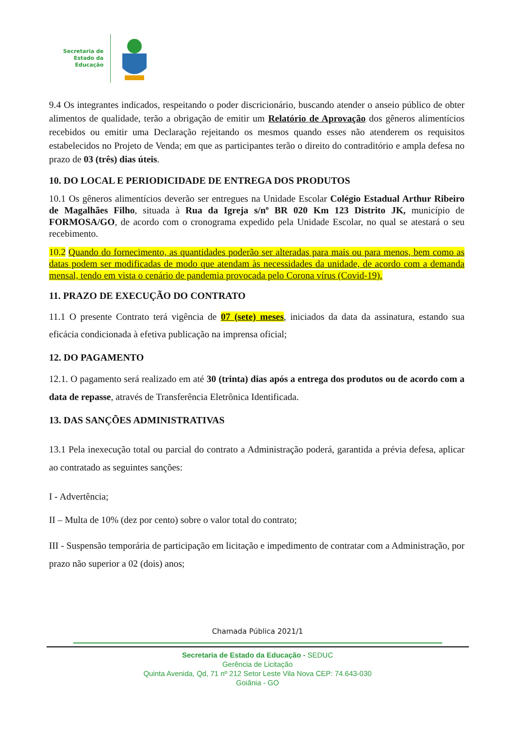Secretaria de
Estado da
Educação
9.4 Os integrantes indicados, respeitando o poder discricionário, buscando atender o anseio público de obter alimentos de qualidade, terão a obrigação de emitir um Relatório de Aprovação dos gêneros alimentícios recebidos ou emitir uma Declaração rejeitando os mesmos quando esses não atenderem os requisitos estabelecidos no Projeto de Venda; em que as participantes terão o direito do contraditório e ampla defesa no prazo de 03 (três) dias úteis.
10. DO LOCAL E PERIODICIDADE DE ENTREGA DOS PRODUTOS
10.1 Os gêneros alimentícios deverão ser entregues na Unidade Escolar Colégio Estadual Arthur Ribeiro de Magalhães Filho, situada à Rua da Igreja s/nº BR 020 Km 123 Distrito JK, município de FORMOSA/GO, de acordo com o cronograma expedido pela Unidade Escolar, no qual se atestará o seu recebimento.
10.2 Quando do fornecimento, as quantidades poderão ser alteradas para mais ou para menos, bem como as datas podem ser modificadas de modo que atendam às necessidades da unidade, de acordo com a demanda mensal, tendo em vista o cenário de pandemia provocada pelo Corona vírus (Covid-19).
11. PRAZO DE EXECUÇÃO DO CONTRATO
11.1 O presente Contrato terá vigência de 07 (sete) meses, iniciados da data da assinatura, estando sua eficácia condicionada à efetiva publicação na imprensa oficial;
12. DO PAGAMENTO
12.1. O pagamento será realizado em até 30 (trinta) dias após a entrega dos produtos ou de acordo com a data de repasse, através de Transferência Eletrônica Identificada.
13. DAS SANÇÕES ADMINISTRATIVAS
13.1 Pela inexecução total ou parcial do contrato a Administração poderá, garantida a prévia defesa, aplicar ao contratado as seguintes sanções:
I - Advertência;
II – Multa de 10% (dez por cento) sobre o valor total do contrato;
III - Suspensão temporária de participação em licitação e impedimento de contratar com a Administração, por prazo não superior a 02 (dois) anos;
Chamada Pública 2021/1
Secretaria de Estado da Educação - SEDUC
Gerência de Licitação
Quinta Avenida, Qd, 71 nº 212 Setor Leste Vila Nova CEP: 74.643-030
Goiânia - GO